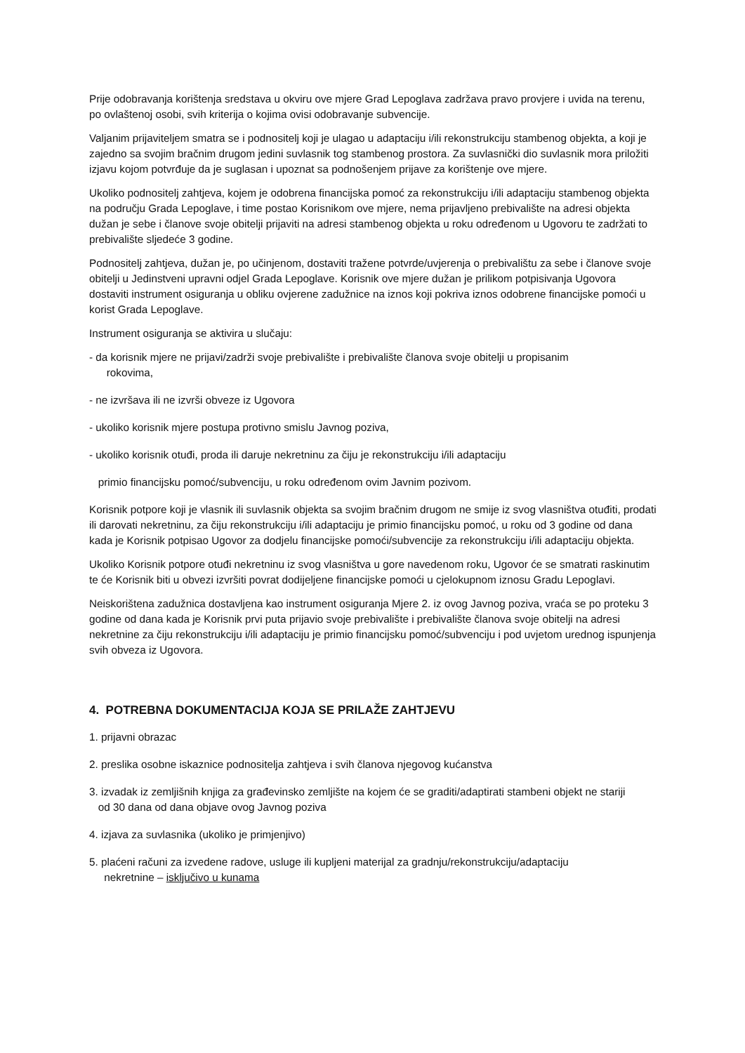Prije odobravanja korištenja sredstava u okviru ove mjere Grad Lepoglava zadržava pravo provjere i uvida na terenu, po ovlaštenoj osobi, svih kriterija o kojima ovisi odobravanje subvencije.
Valjanim prijaviteljem smatra se i podnositelj koji je ulagao u adaptaciju i/ili rekonstrukciju stambenog objekta, a koji je zajedno sa svojim bračnim drugom jedini suvlasnik tog stambenog prostora. Za suvlasnički dio suvlasnik mora priložiti izjavu kojom potvrđuje da je suglasan i upoznat sa podnošenjem prijave za korištenje ove mjere.
Ukoliko podnositelj zahtjeva, kojem je odobrena financijska pomoć za rekonstrukciju i/ili adaptaciju stambenog objekta na području Grada Lepoglave, i time postao Korisnikom ove mjere, nema prijavljeno prebivalište na adresi objekta dužan je sebe i članove svoje obitelji prijaviti na adresi stambenog objekta u roku određenom u Ugovoru te zadržati to prebivalište sljedeće 3 godine.
Podnositelj zahtjeva, dužan je, po učinjenom, dostaviti tražene potvrde/uvjerenja o prebivalištu za sebe i članove svoje obitelji u Jedinstveni upravni odjel Grada Lepoglave. Korisnik ove mjere dužan je prilikom potpisivanja Ugovora dostaviti instrument osiguranja u obliku ovjerene zadužnice na iznos koji pokriva iznos odobrene financijske pomoći u korist Grada Lepoglave.
Instrument osiguranja se aktivira u slučaju:
- da korisnik mjere ne prijavi/zadrži svoje prebivalište i prebivalište članova svoje obitelji u propisanim
rokovima,
- ne izvršava ili ne izvrši obveze iz Ugovora
- ukoliko korisnik mjere postupa protivno smislu Javnog poziva,
- ukoliko korisnik otuđi, proda ili daruje nekretninu za čiju je rekonstrukciju i/ili adaptaciju
primio financijsku pomoć/subvenciju, u roku određenom ovim Javnim pozivom.
Korisnik potpore koji je vlasnik ili suvlasnik objekta sa svojim bračnim drugom ne smije iz svog vlasništva otuđiti, prodati ili darovati nekretninu, za čiju rekonstrukciju i/ili adaptaciju je primio financijsku pomoć, u roku od 3 godine od dana kada je Korisnik potpisao Ugovor za dodjelu financijske pomoći/subvencije za rekonstrukciju i/ili adaptaciju objekta.
Ukoliko Korisnik potpore otuđi nekretninu iz svog vlasništva u gore navedenom roku, Ugovor će se smatrati raskinutim te će Korisnik biti u obvezi izvršiti povrat dodijeljene financijske pomoći u cjelokupnom iznosu Gradu Lepoglavi.
Neiskorištena zadužnica dostavljena kao instrument osiguranja Mjere 2. iz ovog Javnog poziva, vraća se po proteku 3 godine od dana kada je Korisnik prvi puta prijavio svoje prebivalište i prebivalište članova svoje obitelji na adresi nekretnine za čiju rekonstrukciju i/ili adaptaciju je primio financijsku pomoć/subvenciju i pod uvjetom urednog ispunjenja svih obveza iz Ugovora.
4. POTREBNA DOKUMENTACIJA KOJA SE PRILAŽE ZAHTJEVU
1. prijavni obrazac
2. preslika osobne iskaznice podnositelja zahtjeva i svih članova njegovog kućanstva
3. izvadak iz zemljišnih knjiga za građevinsko zemljište na kojem će se graditi/adaptirati stambeni objekt ne stariji
od 30 dana od dana objave ovog Javnog poziva
4. izjava za suvlasnika (ukoliko je primjenjivo)
5. plaćeni računi za izvedene radove, usluge ili kupljeni materijal za gradnju/rekonstrukciju/adaptaciju
nekretnine – isključivo u kunama